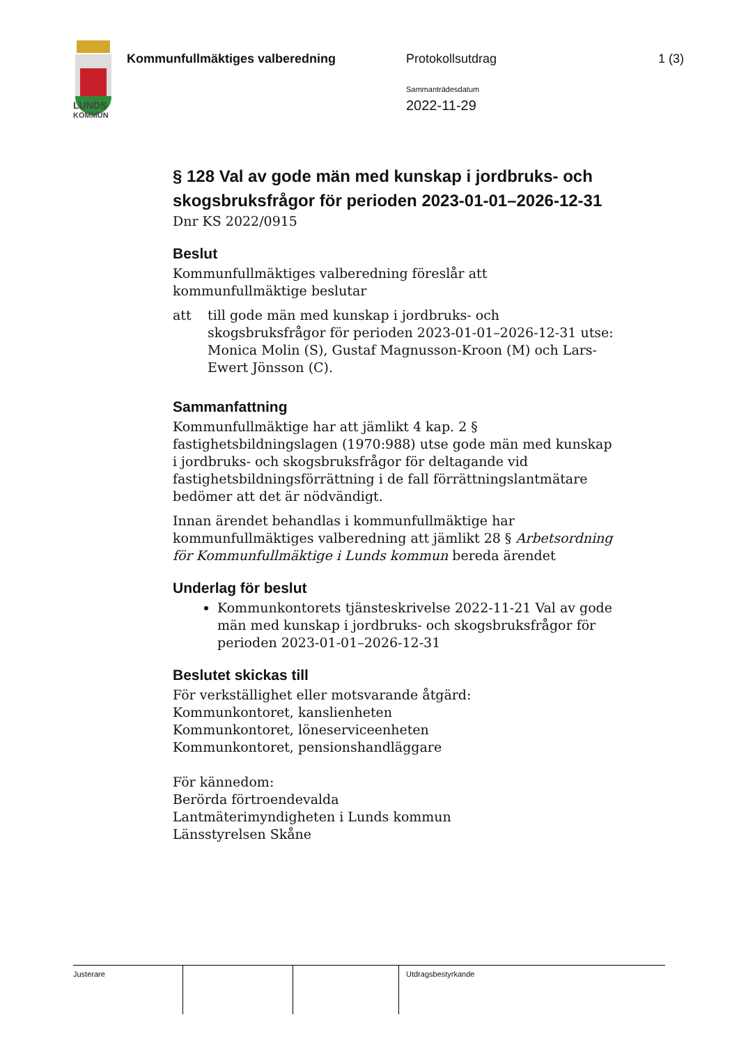Kommunfullmäktiges valberedning
Protokollsutdrag 1 (3)
Sammanträdesdatum
2022-11-29
LUNDS
KOMMUN
§ 128 Val av gode män med kunskap i jordbruks- och skogsbruksfrågor för perioden 2023-01-01–2026-12-31
Dnr KS 2022/0915
Beslut
Kommunfullmäktiges valberedning föreslår att kommunfullmäktige beslutar
att till gode män med kunskap i jordbruks- och skogsbruksfrågor för perioden 2023-01-01–2026-12-31 utse: Monica Molin (S), Gustaf Magnusson-Kroon (M) och Lars-Ewert Jönsson (C).
Sammanfattning
Kommunfullmäktige har att jämlikt 4 kap. 2 § fastighetsbildningslagen (1970:988) utse gode män med kunskap i jordbruks- och skogsbruksfrågor för deltagande vid fastighetsbildningsförrättning i de fall förrättningslantmätare bedömer att det är nödvändigt.
Innan ärendet behandlas i kommunfullmäktige har kommunfullmäktiges valberedning att jämlikt 28 § Arbetsordning för Kommunfullmäktige i Lunds kommun bereda ärendet
Underlag för beslut
Kommunkontorets tjänsteskrivelse 2022-11-21 Val av gode män med kunskap i jordbruks- och skogsbruksfrågor för perioden 2023-01-01–2026-12-31
Beslutet skickas till
För verkställighet eller motsvarande åtgärd:
Kommunkontoret, kanslienheten
Kommunkontoret, löneserviceenheten
Kommunkontoret, pensionshandläggare
För kännedom:
Berörda förtroendevalda
Lantmäterimyndigheten i Lunds kommun
Länsstyrelsen Skåne
Justerare Utdragsbestyrkande